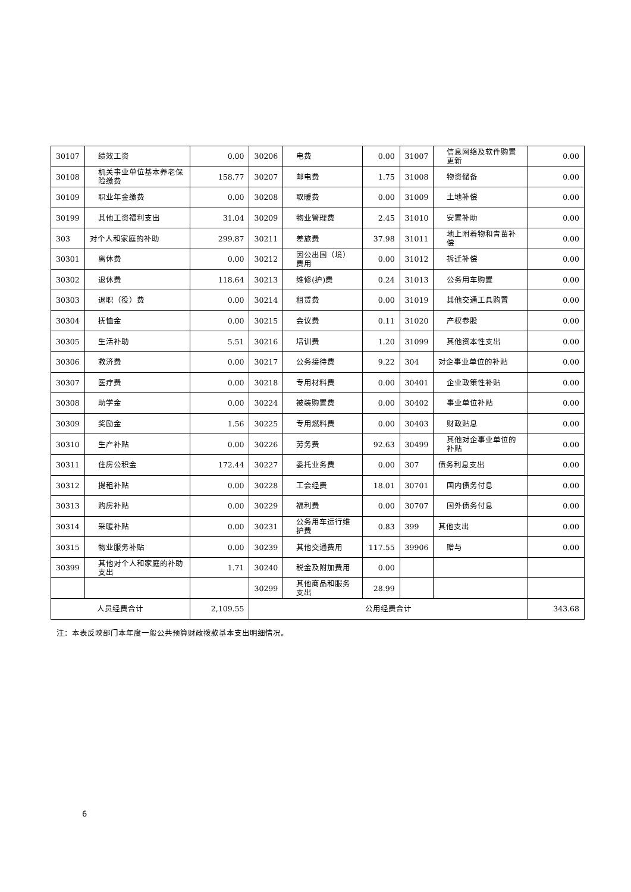| 30107 | 绩效工资 | 0.00 | 30206 | 电费 | 0.00 | 31007 | 信息网络及软件购置更新 | 0.00 |
| 30108 | 机关事业单位基本养老保险缴费 | 158.77 | 30207 | 邮电费 | 1.75 | 31008 | 物资储备 | 0.00 |
| 30109 | 职业年金缴费 | 0.00 | 30208 | 取暖费 | 0.00 | 31009 | 土地补偿 | 0.00 |
| 30199 | 其他工资福利支出 | 31.04 | 30209 | 物业管理费 | 2.45 | 31010 | 安置补助 | 0.00 |
| 303 | 对个人和家庭的补助 | 299.87 | 30211 | 差旅费 | 37.98 | 31011 | 地上附着物和青苗补偿 | 0.00 |
| 30301 | 离休费 | 0.00 | 30212 | 因公出国（境）费用 | 0.00 | 31012 | 拆迁补偿 | 0.00 |
| 30302 | 退休费 | 118.64 | 30213 | 维修(护)费 | 0.24 | 31013 | 公务用车购置 | 0.00 |
| 30303 | 退职（役）费 | 0.00 | 30214 | 租赁费 | 0.00 | 31019 | 其他交通工具购置 | 0.00 |
| 30304 | 抚恤金 | 0.00 | 30215 | 会议费 | 0.11 | 31020 | 产权参股 | 0.00 |
| 30305 | 生活补助 | 5.51 | 30216 | 培训费 | 1.20 | 31099 | 其他资本性支出 | 0.00 |
| 30306 | 救济费 | 0.00 | 30217 | 公务接待费 | 9.22 | 304 | 对企事业单位的补贴 | 0.00 |
| 30307 | 医疗费 | 0.00 | 30218 | 专用材料费 | 0.00 | 30401 | 企业政策性补贴 | 0.00 |
| 30308 | 助学金 | 0.00 | 30224 | 被装购置费 | 0.00 | 30402 | 事业单位补贴 | 0.00 |
| 30309 | 奖励金 | 1.56 | 30225 | 专用燃料费 | 0.00 | 30403 | 财政贴息 | 0.00 |
| 30310 | 生产补贴 | 0.00 | 30226 | 劳务费 | 92.63 | 30499 | 其他对企事业单位的补贴 | 0.00 |
| 30311 | 住房公积金 | 172.44 | 30227 | 委托业务费 | 0.00 | 307 | 债务利息支出 | 0.00 |
| 30312 | 提租补贴 | 0.00 | 30228 | 工会经费 | 18.01 | 30701 | 国内债务付息 | 0.00 |
| 30313 | 购房补贴 | 0.00 | 30229 | 福利费 | 0.00 | 30707 | 国外债务付息 | 0.00 |
| 30314 | 采暖补贴 | 0.00 | 30231 | 公务用车运行维护费 | 0.83 | 399 | 其他支出 | 0.00 |
| 30315 | 物业服务补贴 | 0.00 | 30239 | 其他交通费用 | 117.55 | 39906 | 赠与 | 0.00 |
| 30399 | 其他对个人和家庭的补助支出 | 1.71 | 30240 | 税金及附加费用 | 0.00 | | | |
| | | | 30299 | 其他商品和服务支出 | 28.99 | | | |
| 人员经费合计 | | 2,109.55 | 公用经费合计 | | | | | 343.68 |
注：本表反映部门本年度一般公共预算财政拨款基本支出明细情况。
6